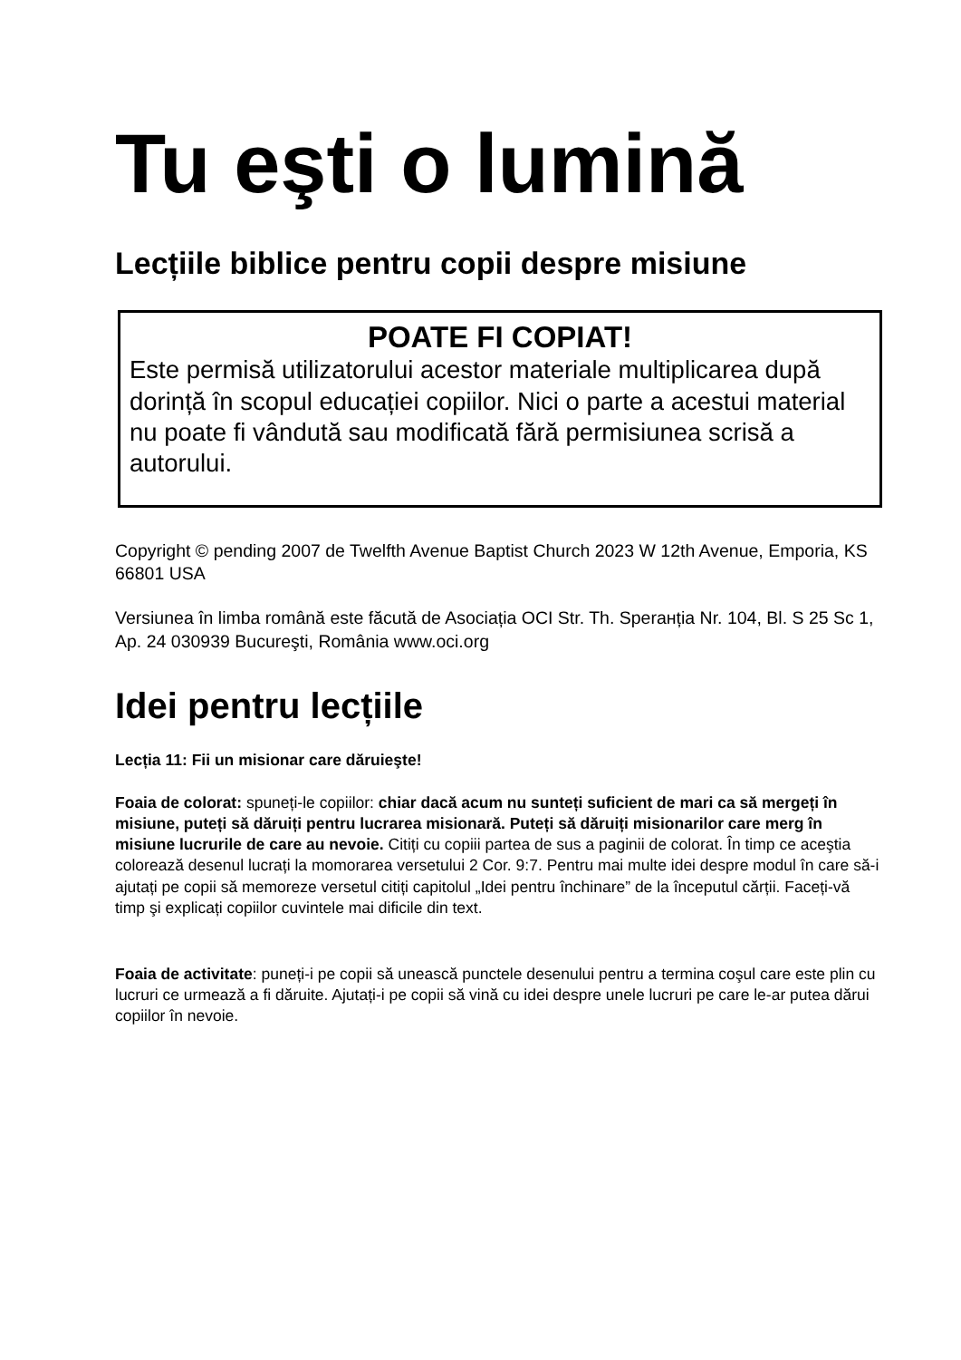Tu eşti o lumină
Lecțiile biblice pentru copii despre misiune
POATE FI COPIAT!
Este permisă utilizatorului acestor materiale multiplicarea după dorință în scopul educației copiilor. Nici o parte a acestui material nu poate fi vândută sau modificată fără permisiunea scrisă a autorului.
Copyright © pending 2007 de Twelfth Avenue Baptist Church 2023 W 12th Avenue, Emporia, KS 66801 USA
Versiunea în limba română este făcută de Asociația OCI Str. Th. Sperанția Nr. 104, Bl. S 25 Sc 1, Ap. 24 030939 Bucureşti, România www.oci.org
Idei pentru lecțiile
Lecția 11: Fii un misionar care dăruieşte!
Foaia de colorat: spuneți-le copiilor: chiar dacă acum nu sunteți suficient de mari ca să mergeți în misiune, puteți să dăruiți pentru lucrarea misionară. Puteți să dăruiți misionarilor care merg în misiune lucrurile de care au nevoie. Citiți cu copiii partea de sus a paginii de colorat. În timp ce aceştia colorează desenul lucrați la momorarea versetului 2 Cor. 9:7. Pentru mai multe idei despre modul în care să-i ajutați pe copii să memoreze versetul citiți capitolul „Idei pentru închinare” de la începutul cărții. Faceți-vă timp şi explicați copiilor cuvintele mai dificile din text.
Foaia de activitate: puneți-i pe copii să unească punctele desenului pentru a termina coşul care este plin cu lucruri ce urmează a fi dăruite. Ajutați-i pe copii să vină cu idei despre unele lucruri pe care le-ar putea dărui copiilor în nevoie.